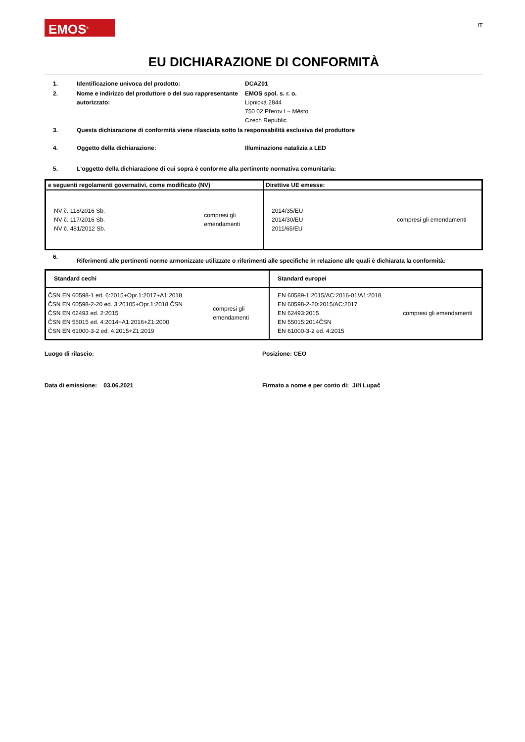EMOS<sup>®</sup> IT
EU DICHIARAZIONE DI CONFORMITÀ
1. Identificazione univoca del prodotto: DCAZ01
2. Nome e indirizzo del produttore o del suo rappresentante autorizzato:
EMOS spol. s. r. o.
Lipnická 2844
750 02 Přerov I – Město
Czech Republic
3. Questa dichiarazione di conformità viene rilasciata sotto la responsabilità esclusiva del produttore
4. Oggetto della dichiarazione: Illuminazione natalizia a LED
5. L'oggetto della dichiarazione di cui sopra è conforme alla pertinente normativa comunitaria:
| e seguenti regolamenti governativi, come modificato (NV) | Direttive UE emesse: |
| --- | --- |
| NV č. 118/2016 Sb. NV č. 117/2016 Sb. NV č. 481/2012 Sb. compresi gli emendamenti | 2014/35/EU 2014/30/EU 2011/65/EU compresi gli emendamenti |
6.
Riferimenti alle pertinenti norme armonizzate utilizzate o riferimenti alle specifiche in relazione alle quali è dichiarata la conformità:
| Standard cechi | Standard europei |
| --- | --- |
| ČSN EN 60598-1 ed. 6:2015+Opr.1:2017+A1:2018 ČSN EN 60598-2-20 ed. 3:20105+Opr.1:2018 ČSN ČSN EN 62493 ed. 2:2015 ČSN EN 55015 ed. 4:2014+A1:2016+Z1:2000 ČSN EN 61000-3-2 ed. 4:2015+Z1:2019 compresi gli emendamenti | EN 60589-1:2015/AC:2016-01/A1:2018 EN 60598-2-20:2015/AC:2017 EN 62493:2015 EN 55015:2014ČSN EN 61000-3-2 ed. 4:2015 compresi gli emendamenti |
Luogo di rilascio: Posizione: CEO
Data di emissione: 03.06.2021 Firmato a nome e per conto di: Jiří Lupač